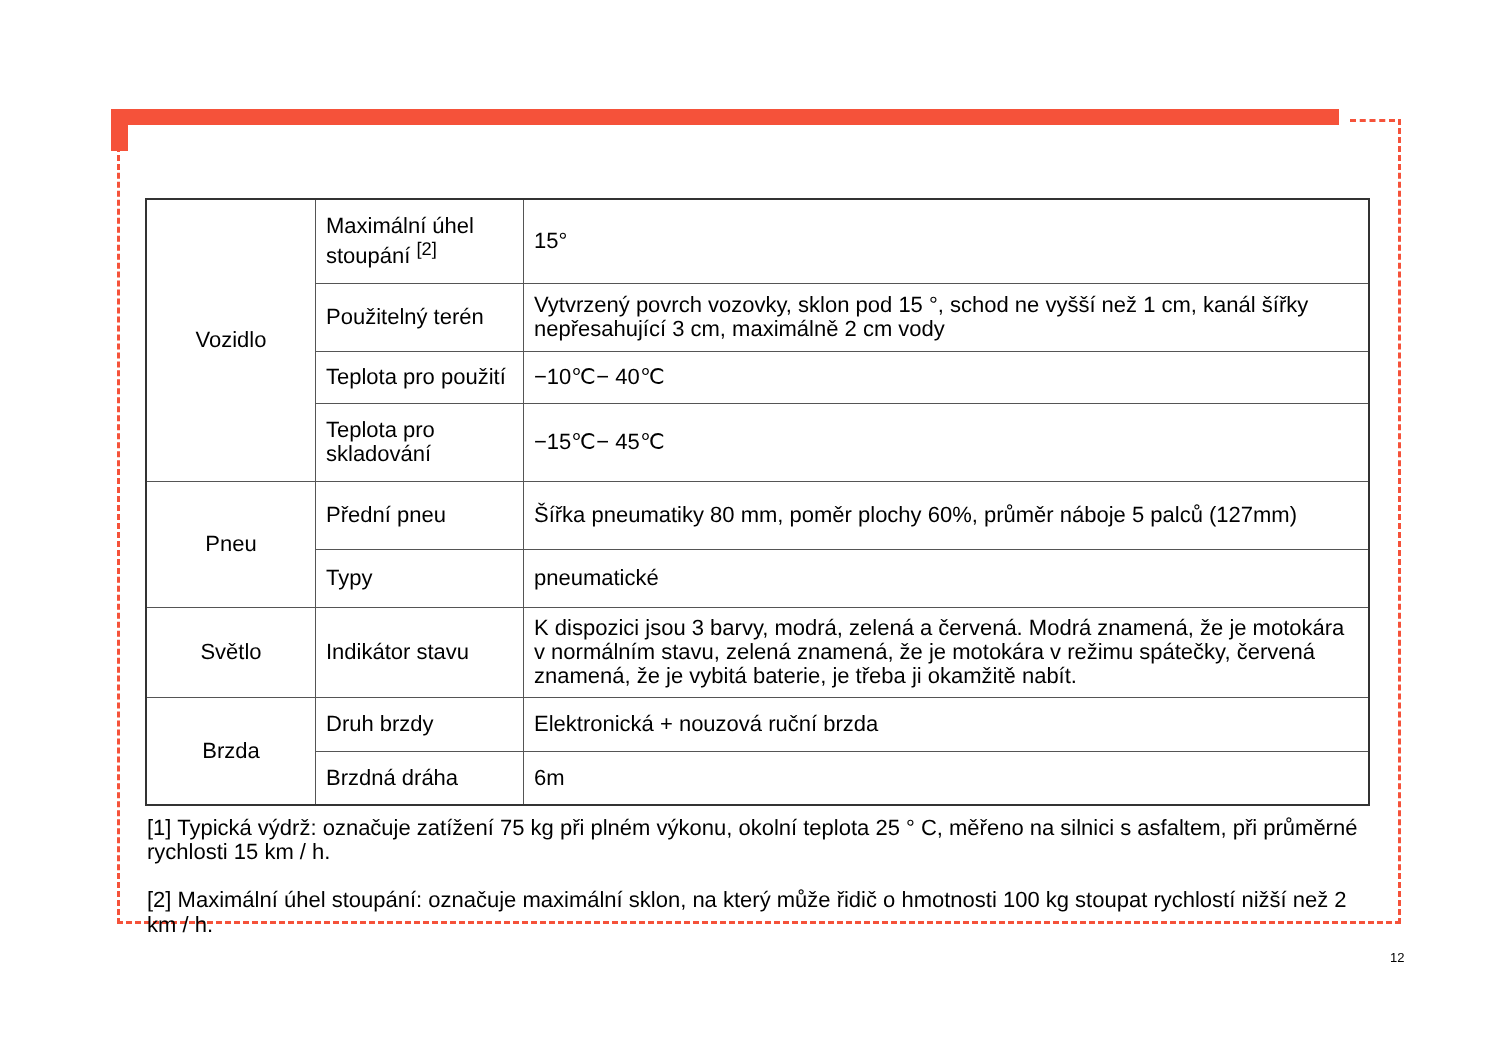| Vozidlo | Maximální úhel stoupání <sup>[2]</sup> | 15° |
| | Použitelný terén | Vytvrzený povrch vozovky, sklon pod 15 °, schod ne vyšší než 1 cm, kanál šířky nepřesahující 3 cm, maximálně 2 cm vody |
| | Teplota pro použití | −10℃− 40℃ |
| | Teplota pro skladování | −15℃− 45℃ |
| Pneu | Přední pneu | Šířka pneumatiky 80 mm, poměr plochy 60%, průměr náboje 5 palců (127mm) |
| | Typy | pneumatické |
| Světlo | Indikátor stavu | K dispozici jsou 3 barvy, modrá, zelená a červená. Modrá znamená, že je motokára v normálním stavu, zelená znamená, že je motokára v režimu spátečky, červená znamená, že je vybitá baterie, je třeba ji okamžitě nabít. |
| Brzda | Druh brzdy | Elektronická + nouzová ruční brzda |
| | Brzdná dráha | 6m |
[1] Typická výdrž: označuje zatížení 75 kg při plném výkonu, okolní teplota 25 ° C, měřeno na silnici s asfaltem, při průměrné rychlosti 15 km / h.
[2] Maximální úhel stoupání: označuje maximální sklon, na který může řidič o hmotnosti 100 kg stoupat rychlostí nižší než 2 km / h.
12